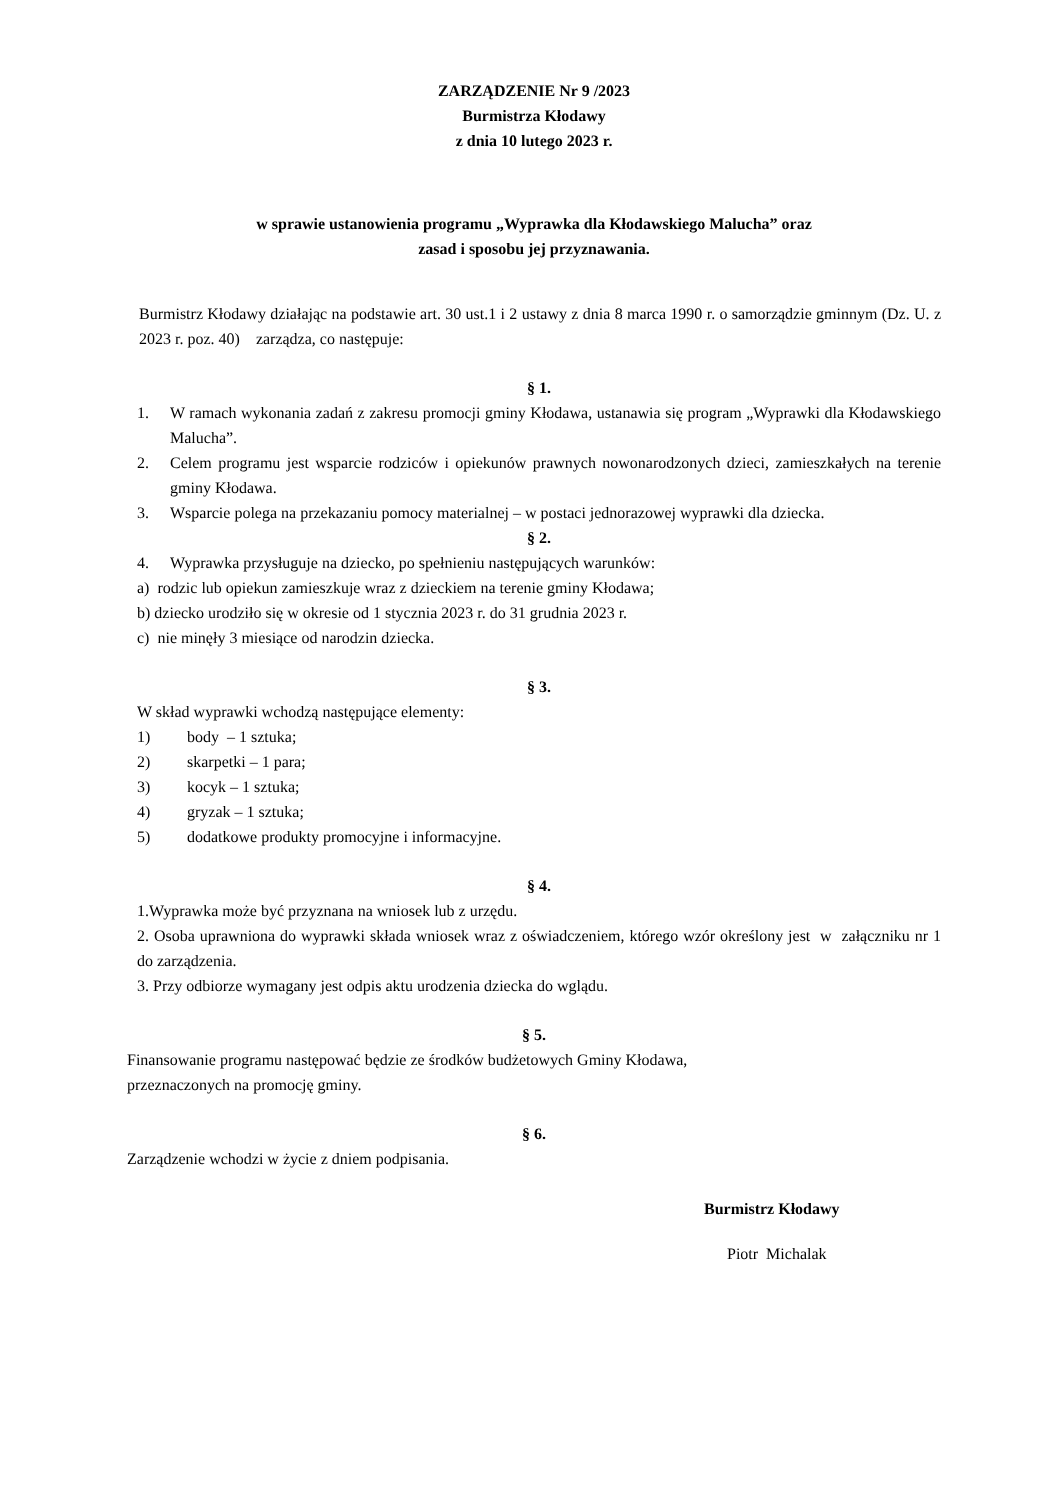ZARZĄDZENIE Nr 9 /2023
Burmistrza Kłodawy
z dnia 10 lutego 2023 r.
w sprawie ustanowienia programu „Wyprawka dla Kłodawskiego Malucha” oraz
zasad i sposobu jej przyznawania.
Burmistrz Kłodawy działając na podstawie art. 30 ust.1 i 2 ustawy z dnia 8 marca 1990 r. o samorządzie gminnym (Dz. U. z 2023 r. poz. 40) zarządza, co następuje:
§ 1.
1. W ramach wykonania zadań z zakresu promocji gminy Kłodawa, ustanawia się program „Wyprawki dla Kłodawskiego Malucha”.
2. Celem programu jest wsparcie rodziców i opiekunów prawnych nowonarodzonych dzieci, zamieszkałych na terenie gminy Kłodawa.
3. Wsparcie polega na przekazaniu pomocy materialnej – w postaci jednorazowej wyprawki dla dziecka.
§ 2.
4. Wyprawka przysługuje na dziecko, po spełnieniu następujących warunków:
a) rodzic lub opiekun zamieszkuje wraz z dzieckiem na terenie gminy Kłodawa;
b) dziecko urodziło się w okresie od 1 stycznia 2023 r. do 31 grudnia 2023 r.
c) nie minęły 3 miesiące od narodzin dziecka.
§ 3.
W skład wyprawki wchodzą następujące elementy:
1) body – 1 sztuka;
2) skarpetki – 1 para;
3) kocyk – 1 sztuka;
4) gryzak – 1 sztuka;
5) dodatkowe produkty promocyjne i informacyjne.
§ 4.
1.Wyprawka może być przyznana na wniosek lub z urzędu.
2. Osoba uprawniona do wyprawki składa wniosek wraz z oświadczeniem, którego wzór określony jest w załączniku nr 1 do zarządzenia.
3. Przy odbiorze wymagany jest odpis aktu urodzenia dziecka do wglądu.
§ 5.
Finansowanie programu następować będzie ze środków budżetowych Gminy Kłodawa,
przeznaczonych na promocję gminy.
§ 6.
Zarządzenie wchodzi w życie z dniem podpisania.
Burmistrz Kłodawy
Piotr Michalak